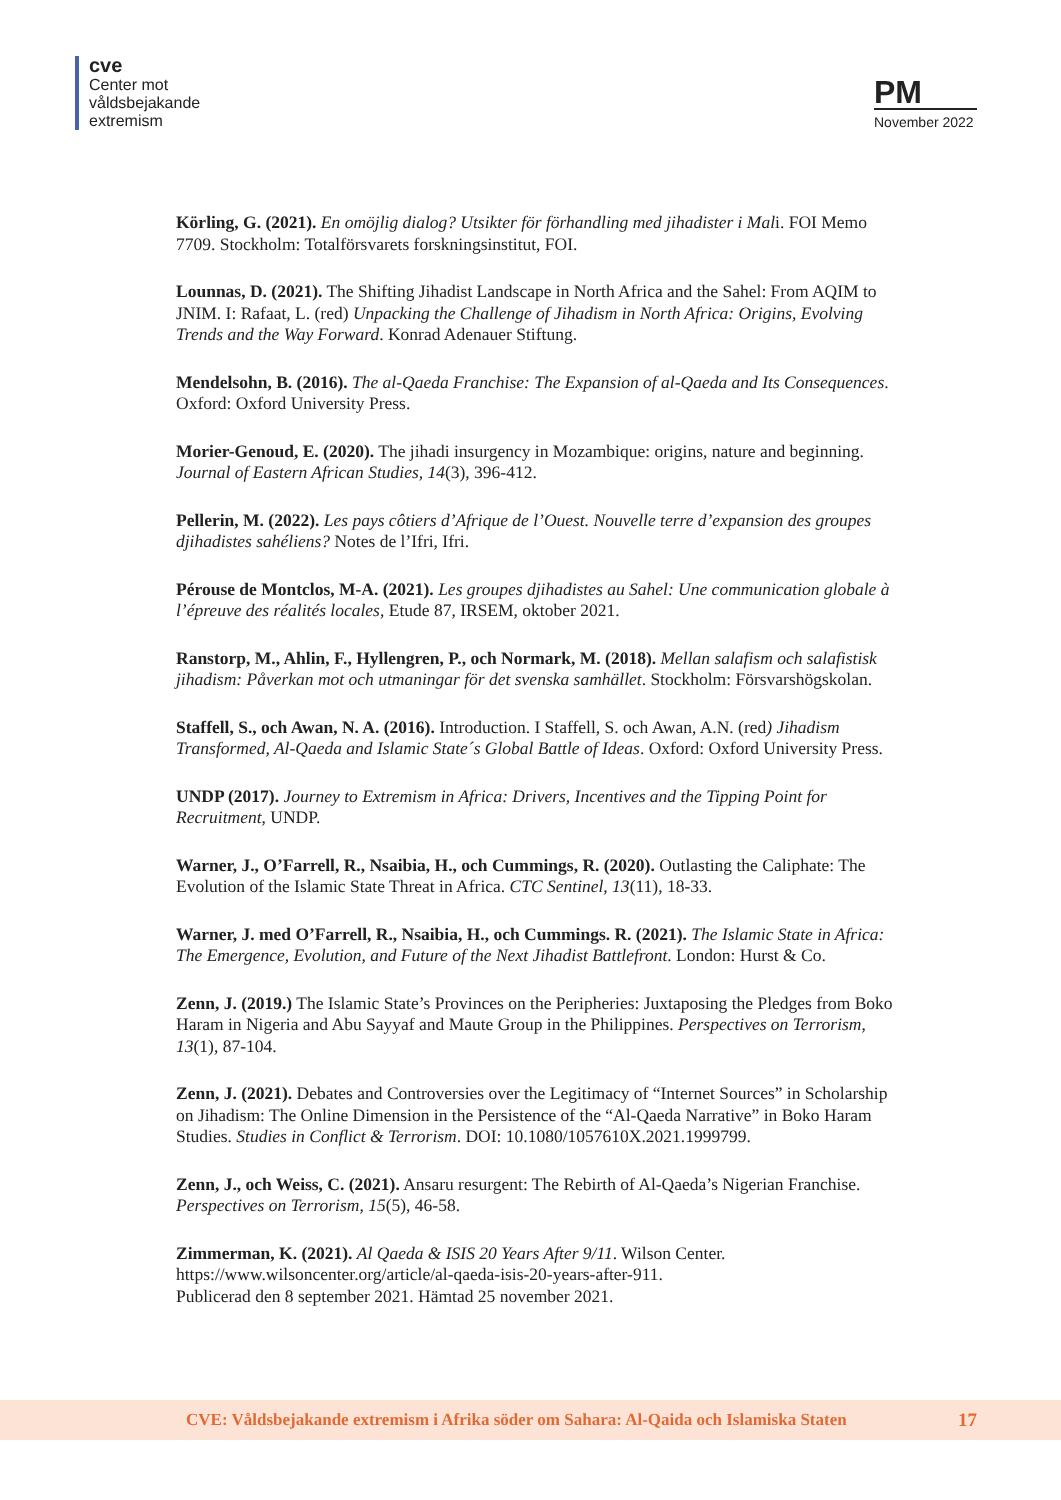cve
Center mot
våldsbejakande
extremism
PM
November 2022
Körling, G. (2021). En omöjlig dialog? Utsikter för förhandling med jihadister i Mali. FOI Memo 7709. Stockholm: Totalförsvarets forskningsinstitut, FOI.
Lounnas, D. (2021). The Shifting Jihadist Landscape in North Africa and the Sahel: From AQIM to JNIM. I: Rafaat, L. (red) Unpacking the Challenge of Jihadism in North Africa: Origins, Evolving Trends and the Way Forward. Konrad Adenauer Stiftung.
Mendelsohn, B. (2016). The al-Qaeda Franchise: The Expansion of al-Qaeda and Its Consequences. Oxford: Oxford University Press.
Morier-Genoud, E. (2020). The jihadi insurgency in Mozambique: origins, nature and beginning. Journal of Eastern African Studies, 14(3), 396-412.
Pellerin, M. (2022). Les pays côtiers d’Afrique de l’Ouest. Nouvelle terre d’expansion des groupes djihadistes sahéliens? Notes de l’Ifri, Ifri.
Pérouse de Montclos, M-A. (2021). Les groupes djihadistes au Sahel: Une communication globale à l’épreuve des réalités locales, Etude 87, IRSEM, oktober 2021.
Ranstorp, M., Ahlin, F., Hyllengren, P., och Normark, M. (2018). Mellan salafism och salafistisk jihadism: Påverkan mot och utmaningar för det svenska samhället. Stockholm: Försvarshögskolan.
Staffell, S., och Awan, N. A. (2016). Introduction. I Staffell, S. och Awan, A.N. (red) Jihadism Transformed, Al-Qaeda and Islamic State´s Global Battle of Ideas. Oxford: Oxford University Press.
UNDP (2017). Journey to Extremism in Africa: Drivers, Incentives and the Tipping Point for Recruitment, UNDP.
Warner, J., O’Farrell, R., Nsaibia, H., och Cummings, R. (2020). Outlasting the Caliphate: The Evolution of the Islamic State Threat in Africa. CTC Sentinel, 13(11), 18-33.
Warner, J. med O’Farrell, R., Nsaibia, H., och Cummings. R. (2021). The Islamic State in Africa: The Emergence, Evolution, and Future of the Next Jihadist Battlefront. London: Hurst & Co.
Zenn, J. (2019.) The Islamic State’s Provinces on the Peripheries: Juxtaposing the Pledges from Boko Haram in Nigeria and Abu Sayyaf and Maute Group in the Philippines. Perspectives on Terrorism, 13(1), 87-104.
Zenn, J. (2021). Debates and Controversies over the Legitimacy of “Internet Sources” in Scholarship on Jihadism: The Online Dimension in the Persistence of the “Al-Qaeda Narrative” in Boko Haram Studies. Studies in Conflict & Terrorism. DOI: 10.1080/1057610X.2021.1999799.
Zenn, J., och Weiss, C. (2021). Ansaru resurgent: The Rebirth of Al-Qaeda’s Nigerian Franchise. Perspectives on Terrorism, 15(5), 46-58.
Zimmerman, K. (2021). Al Qaeda & ISIS 20 Years After 9/11. Wilson Center. https://www.wilsoncenter.org/article/al-qaeda-isis-20-years-after-911.
Publicerad den 8 september 2021. Hämtad 25 november 2021.
CVE: Våldsbejakande extremism i Afrika söder om Sahara: Al-Qaida och Islamiska Staten 17